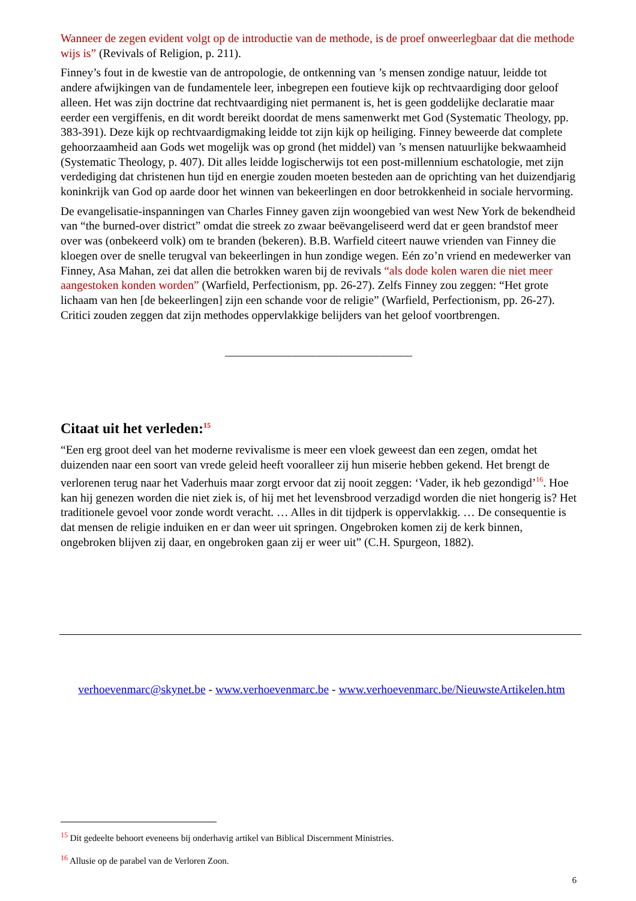Wanneer de zegen evident volgt op de introductie van de methode, is de proef onweerlegbaar dat die methode wijs is” (Revivals of Religion, p. 211).
Finney’s fout in de kwestie van de antropologie, de ontkenning van ’s mensen zondige natuur, leidde tot andere afwijkingen van de fundamentele leer, inbegrepen een foutieve kijk op rechtvaardiging door geloof alleen. Het was zijn doctrine dat rechtvaardiging niet permanent is, het is geen goddelijke declaratie maar eerder een vergiffenis, en dit wordt bereikt doordat de mens samenwerkt met God (Systematic Theology, pp. 383-391). Deze kijk op rechtvaardigmaking leidde tot zijn kijk op heiliging. Finney beweerde dat complete gehoorzaamheid aan Gods wet mogelijk was op grond (het middel) van ’s mensen natuurlijke bekwaamheid (Systematic Theology, p. 407). Dit alles leidde logischerwijs tot een post-millennium eschatologie, met zijn verdediging dat christenen hun tijd en energie zouden moeten besteden aan de oprichting van het duizendjarig koninkrijk van God op aarde door het winnen van bekeerlingen en door betrokkenheid in sociale hervorming.
De evangelisatie-inspanningen van Charles Finney gaven zijn woongebied van west New York de bekendheid van “the burned-over district” omdat die streek zo zwaar beëvangeliseerd werd dat er geen brandstof meer over was (onbekeerd volk) om te branden (bekeren). B.B. Warfield citeert nauwe vrienden van Finney die kloegen over de snelle terugval van bekeerlingen in hun zondige wegen. Eén zo’n vriend en medewerker van Finney, Asa Mahan, zei dat allen die betrokken waren bij de revivals “als dode kolen waren die niet meer aangestoken konden worden” (Warfield, Perfectionism, pp. 26-27). Zelfs Finney zou zeggen: “Het grote lichaam van hen [de bekeerlingen] zijn een schande voor de religie” (Warfield, Perfectionism, pp. 26-27). Critici zouden zeggen dat zijn methodes oppervlakkige belijders van het geloof voortbrengen.
________________________________
Citaat uit het verleden:<sup>15</sup>
“Een erg groot deel van het moderne revivalisme is meer een vloek geweest dan een zegen, omdat het duizenden naar een soort van vrede geleid heeft vooralleer zij hun miserie hebben gekend. Het brengt de verlorenen terug naar het Vaderhuis maar zorgt ervoor dat zij nooit zeggen: ‘Vader, ik heb gezondigd’<sup>16</sup>. Hoe kan hij genezen worden die niet ziek is, of hij met het levensbrood verzadigd worden die niet hongerig is? Het traditionele gevoel voor zonde wordt veracht. … Alles in dit tijdperk is oppervlakkig. … De consequentie is dat mensen de religie induiken en er dan weer uit springen. Ongebroken komen zij de kerk binnen, ongebroken blijven zij daar, en ongebroken gaan zij er weer uit” (C.H. Spurgeon, 1882).
verhoevenmarc@skynet.be - www.verhoevenmarc.be - www.verhoevenmarc.be/NieuwsteArtikelen.htm
<sup>15</sup> Dit gedeelte behoort eveneens bij onderhavig artikel van Biblical Discernment Ministries.
<sup>16</sup> Allusie op de parabel van de Verloren Zoon.
6